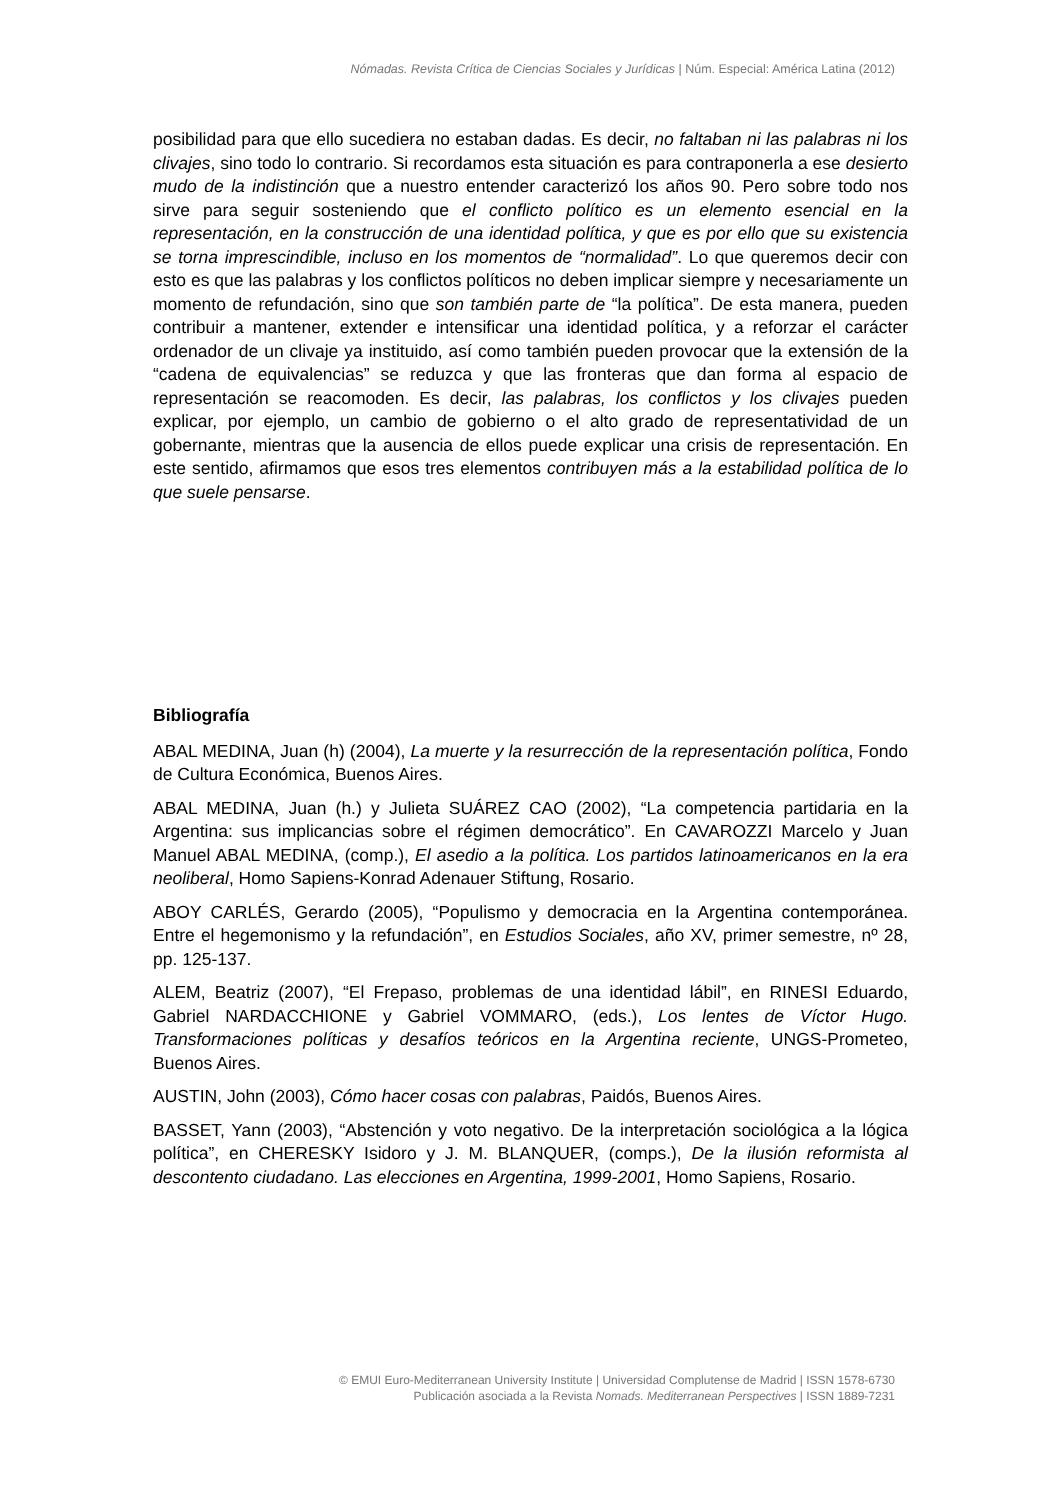Nómadas. Revista Crítica de Ciencias Sociales y Jurídicas | Núm. Especial: América Latina (2012)
posibilidad para que ello sucediera no estaban dadas. Es decir, no faltaban ni las palabras ni los clivajes, sino todo lo contrario. Si recordamos esta situación es para contraponerla a ese desierto mudo de la indistinción que a nuestro entender caracterizó los años 90. Pero sobre todo nos sirve para seguir sosteniendo que el conflicto político es un elemento esencial en la representación, en la construcción de una identidad política, y que es por ello que su existencia se torna imprescindible, incluso en los momentos de “normalidad”. Lo que queremos decir con esto es que las palabras y los conflictos políticos no deben implicar siempre y necesariamente un momento de refundación, sino que son también parte de “la política”. De esta manera, pueden contribuir a mantener, extender e intensificar una identidad política, y a reforzar el carácter ordenador de un clivaje ya instituido, así como también pueden provocar que la extensión de la “cadena de equivalencias” se reduzca y que las fronteras que dan forma al espacio de representación se reacomoden. Es decir, las palabras, los conflictos y los clivajes pueden explicar, por ejemplo, un cambio de gobierno o el alto grado de representatividad de un gobernante, mientras que la ausencia de ellos puede explicar una crisis de representación. En este sentido, afirmamos que esos tres elementos contribuyen más a la estabilidad política de lo que suele pensarse.
Bibliografía
ABAL MEDINA, Juan (h) (2004), La muerte y la resurrección de la representación política, Fondo de Cultura Económica, Buenos Aires.
ABAL MEDINA, Juan (h.) y Julieta SUÁREZ CAO (2002), “La competencia partidaria en la Argentina: sus implicancias sobre el régimen democrático”. En CAVAROZZI Marcelo y Juan Manuel ABAL MEDINA, (comp.), El asedio a la política. Los partidos latinoamericanos en la era neoliberal, Homo Sapiens-Konrad Adenauer Stiftung, Rosario.
ABOY CARLÉS, Gerardo (2005), “Populismo y democracia en la Argentina contemporánea. Entre el hegemonismo y la refundación”, en Estudios Sociales, año XV, primer semestre, nº 28, pp. 125-137.
ALEM, Beatriz (2007), “El Frepaso, problemas de una identidad lábil”, en RINESI Eduardo, Gabriel NARDACCHIONE y Gabriel VOMMARO, (eds.), Los lentes de Víctor Hugo. Transformaciones políticas y desafíos teóricos en la Argentina reciente, UNGS-Prometeo, Buenos Aires.
AUSTIN, John (2003), Cómo hacer cosas con palabras, Paidós, Buenos Aires.
BASSET, Yann (2003), “Abstención y voto negativo. De la interpretación sociológica a la lógica política”, en CHERESKY Isidoro y J. M. BLANQUER, (comps.), De la ilusión reformista al descontento ciudadano. Las elecciones en Argentina, 1999-2001, Homo Sapiens, Rosario.
© EMUI Euro-Mediterranean University Institute | Universidad Complutense de Madrid | ISSN 1578-6730
Publicación asociada a la Revista Nomads. Mediterranean Perspectives | ISSN 1889-7231